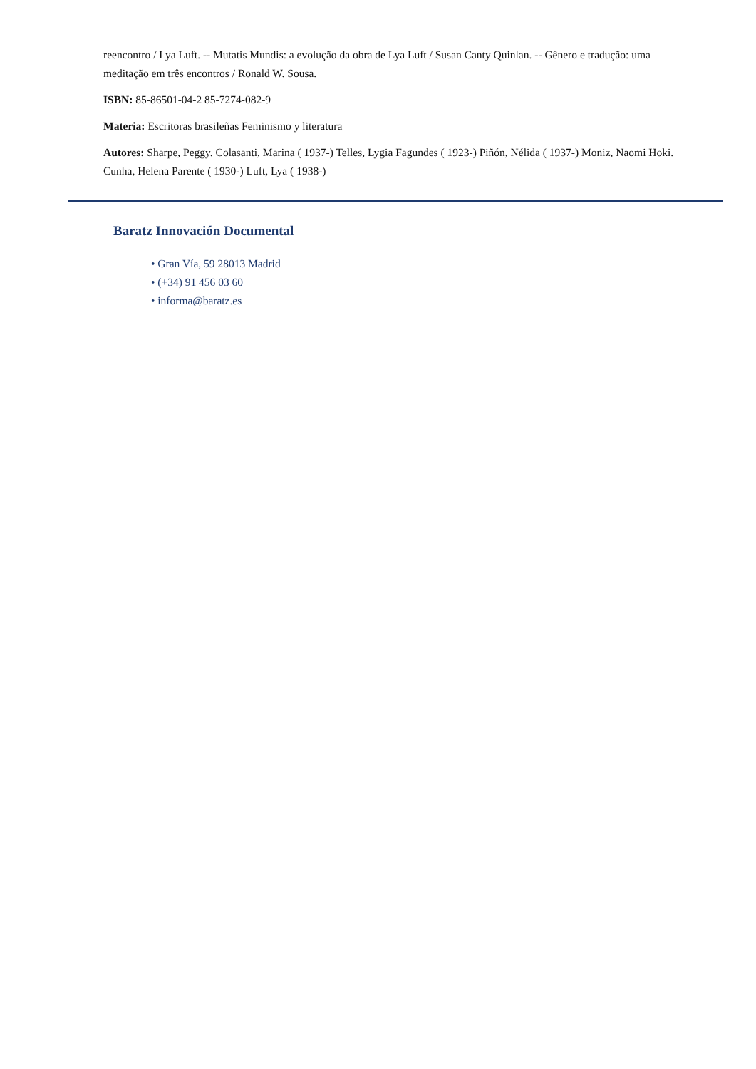reencontro / Lya Luft. -- Mutatis Mundis: a evolução da obra de Lya Luft / Susan Canty Quinlan. -- Gênero e tradução: uma meditação em três encontros / Ronald W. Sousa.
ISBN: 85-86501-04-2 85-7274-082-9
Materia: Escritoras brasileñas Feminismo y literatura
Autores: Sharpe, Peggy. Colasanti, Marina ( 1937-) Telles, Lygia Fagundes ( 1923-) Piñón, Nélida ( 1937-) Moniz, Naomi Hoki. Cunha, Helena Parente ( 1930-) Luft, Lya ( 1938-)
Baratz Innovación Documental
• Gran Vía, 59 28013 Madrid
• (+34) 91 456 03 60
• informa@baratz.es